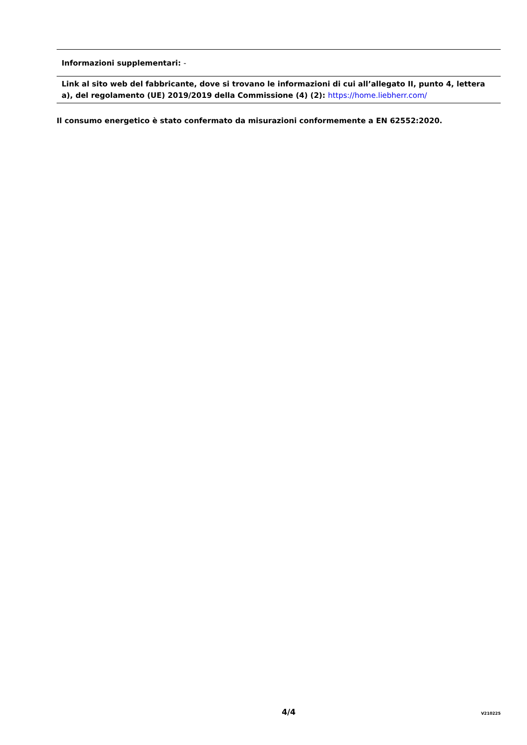Informazioni supplementari: -
Link al sito web del fabbricante, dove si trovano le informazioni di cui all’allegato II, punto 4, lettera a), del regolamento (UE) 2019/2019 della Commissione (4) (2): https://home.liebherr.com/
Il consumo energetico è stato confermato da misurazioni conformemente a EN 62552:2020.
4/4 V210225